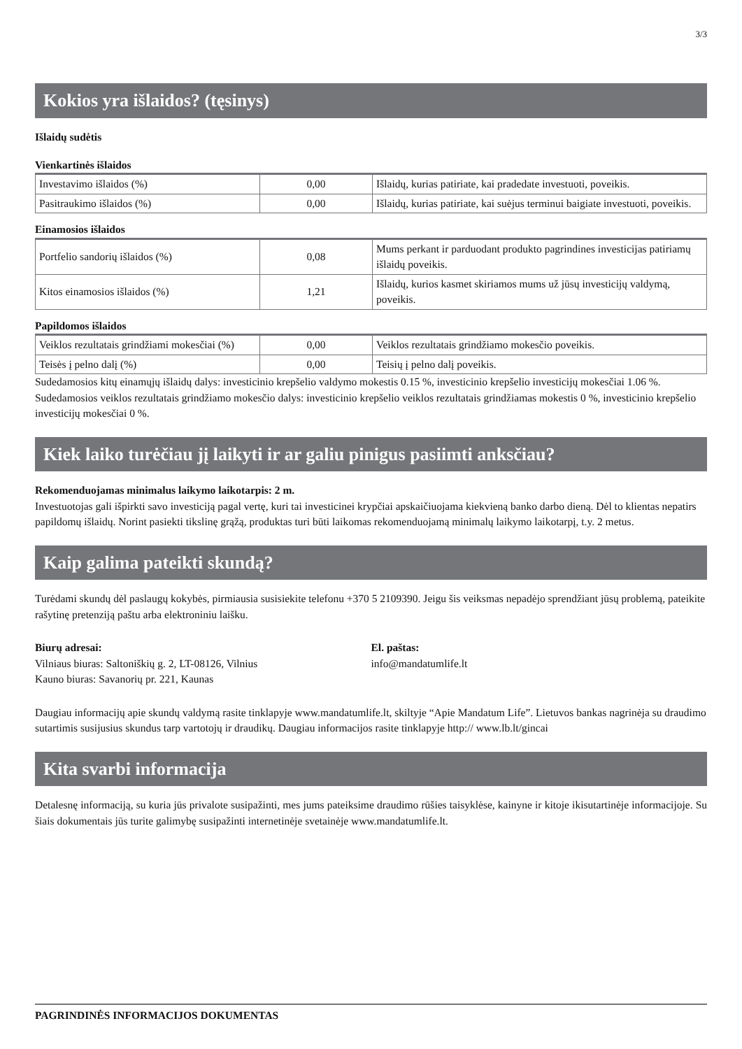3/3
Kokios yra išlaidos? (tęsinys)
Išlaidų sudėtis
Vienkartinės išlaidos
| Investavimo išlaidos (%) | 0,00 | Išlaidų, kurias patiriate, kai pradedate investuoti, poveikis. |
| Pasitraukimo išlaidos (%) | 0,00 | Išlaidų, kurias patiriate, kai suėjus terminui baigiate investuoti, poveikis. |
Einamosios išlaidos
| Portfelio sandorių išlaidos (%) | 0,08 | Mums perkant ir parduodant produkto pagrindines investicijas patiriamų išlaidų poveikis. |
| Kitos einamosios išlaidos (%) | 1,21 | Išlaidų, kurios kasmet skiriamos mums už jūsų investicijų valdymą, poveikis. |
Papildomos išlaidos
| Veiklos rezultatais grindžiami mokesčiai (%) | 0,00 | Veiklos rezultatais grindžiamo mokesčio poveikis. |
| Teisės į pelno dalį (%) | 0,00 | Teisių į pelno dalį poveikis. |
Sudedamosios kitų einamųjų išlaidų dalys: investicinio krepšelio valdymo mokestis 0.15 %, investicinio krepšelio investicijų mokesčiai 1.06 %.
Sudedamosios veiklos rezultatais grindžiamo mokesčio dalys: investicinio krepšelio veiklos rezultatais grindžiamas mokestis 0 %, investicinio krepšelio investicijų mokesčiai 0 %.
Kiek laiko turėčiau jį laikyti ir ar galiu pinigus pasiimti anksčiau?
Rekomenduojamas minimalus laikymo laikotarpis: 2 m.
Investuotojas gali išpirkti savo investiciją pagal vertę, kuri tai investicinei krypčiai apskaičiuojama kiekvieną banko darbo dieną. Dėl to klientas nepatirs papildomų išlaidų. Norint pasiekti tikslinę grąžą, produktas turi būti laikomas rekomenduojamą minimalų laikymo laikotarpį, t.y. 2 metus.
Kaip galima pateikti skundą?
Turėdami skundų dėl paslaugų kokybės, pirmiausia susisiekite telefonu +370 5 2109390. Jeigu šis veiksmas nepadėjo sprendžiant jūsų problemą, pateikite rašytinę pretenziją paštu arba elektroniniu laišku.
Biurų adresai:
Vilniaus biuras: Saltoniškių g. 2, LT-08126, Vilnius
Kauno biuras: Savanorių pr. 221, Kaunas
El. paštas:
info@mandatumlife.lt
Daugiau informacijų apie skundų valdymą rasite tinklapyje www.mandatumlife.lt, skiltyje “Apie Mandatum Life”. Lietuvos bankas nagrinėja su draudimo sutartimis susijusius skundus tarp vartotojų ir draudikų. Daugiau informacijos rasite tinklapyje http:// www.lb.lt/gincai
Kita svarbi informacija
Detalesnę informaciją, su kuria jūs privalote susipažinti, mes jums pateiksime draudimo rūšies taisyklėse, kainyne ir kitoje ikisutartinėje informacijoje. Su šiais dokumentais jūs turite galimybę susipažinti internetinėje svetainėje www.mandatumlife.lt.
PAGRINDINĖS INFORMACIJOS DOKUMENTAS